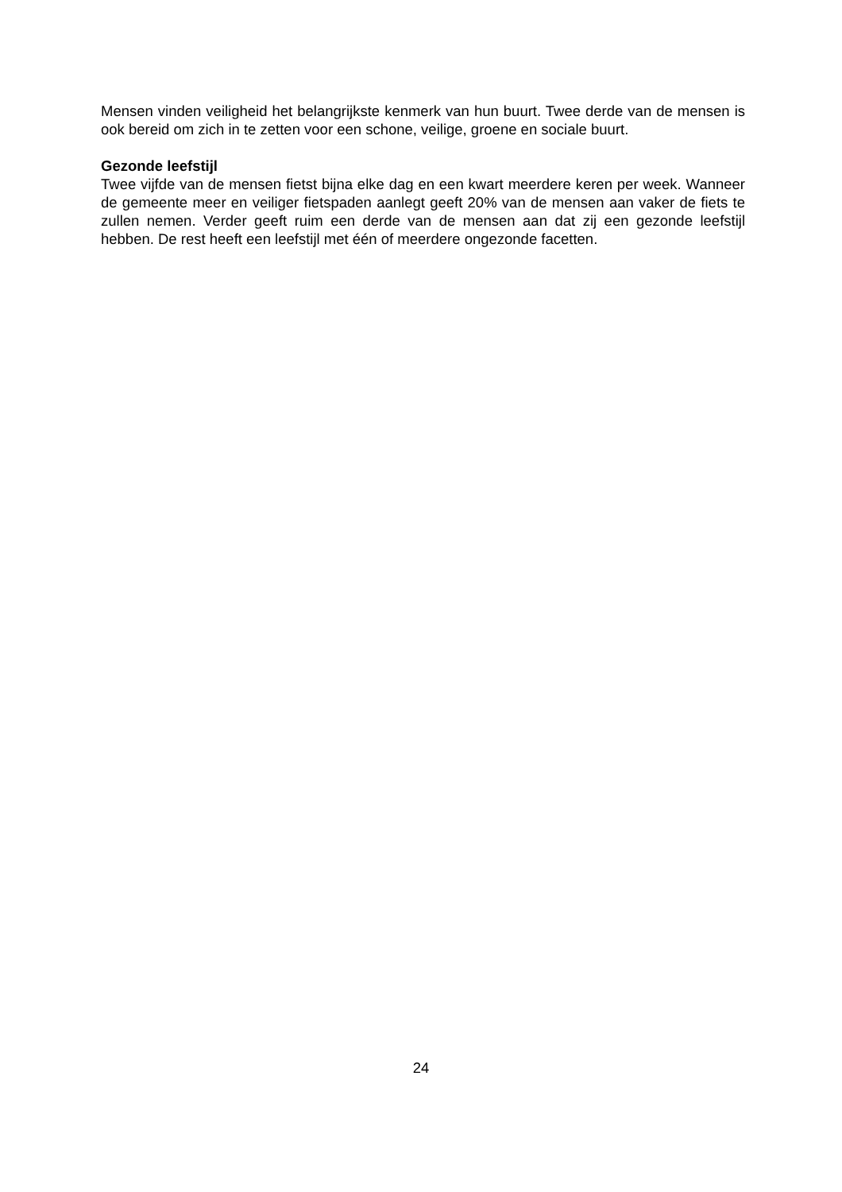Mensen vinden veiligheid het belangrijkste kenmerk van hun buurt. Twee derde van de mensen is ook bereid om zich in te zetten voor een schone, veilige, groene en sociale buurt.
Gezonde leefstijl
Twee vijfde van de mensen fietst bijna elke dag en een kwart meerdere keren per week. Wanneer de gemeente meer en veiliger fietspaden aanlegt geeft 20% van de mensen aan vaker de fiets te zullen nemen. Verder geeft ruim een derde van de mensen aan dat zij een gezonde leefstijl hebben. De rest heeft een leefstijl met één of meerdere ongezonde facetten.
24